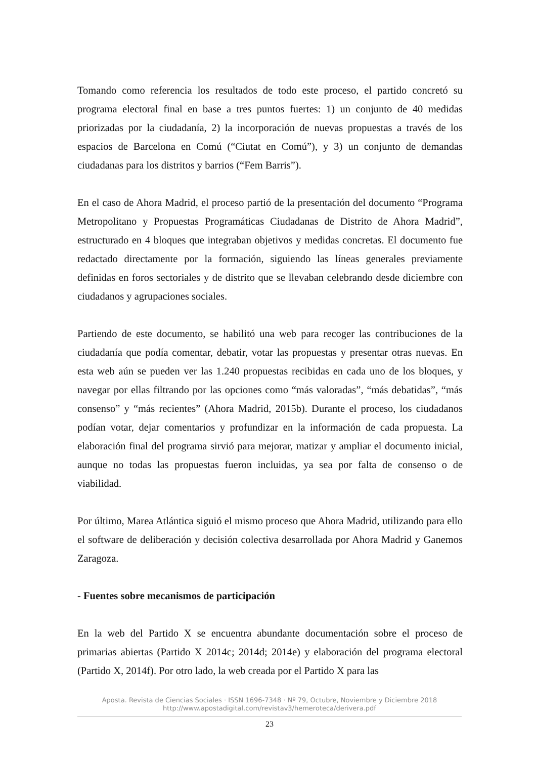Tomando como referencia los resultados de todo este proceso, el partido concretó su programa electoral final en base a tres puntos fuertes: 1) un conjunto de 40 medidas priorizadas por la ciudadanía, 2) la incorporación de nuevas propuestas a través de los espacios de Barcelona en Comú (“Ciutat en Comú”), y 3) un conjunto de demandas ciudadanas para los distritos y barrios (“Fem Barris”).
En el caso de Ahora Madrid, el proceso partió de la presentación del documento “Programa Metropolitano y Propuestas Programáticas Ciudadanas de Distrito de Ahora Madrid”, estructurado en 4 bloques que integraban objetivos y medidas concretas. El documento fue redactado directamente por la formación, siguiendo las líneas generales previamente definidas en foros sectoriales y de distrito que se llevaban celebrando desde diciembre con ciudadanos y agrupaciones sociales.
Partiendo de este documento, se habilitó una web para recoger las contribuciones de la ciudadanía que podía comentar, debatir, votar las propuestas y presentar otras nuevas. En esta web aún se pueden ver las 1.240 propuestas recibidas en cada uno de los bloques, y navegar por ellas filtrando por las opciones como “más valoradas”, “más debatidas”, “más consenso” y “más recientes” (Ahora Madrid, 2015b). Durante el proceso, los ciudadanos podían votar, dejar comentarios y profundizar en la información de cada propuesta. La elaboración final del programa sirvió para mejorar, matizar y ampliar el documento inicial, aunque no todas las propuestas fueron incluidas, ya sea por falta de consenso o de viabilidad.
Por último, Marea Atlántica siguió el mismo proceso que Ahora Madrid, utilizando para ello el software de deliberación y decisión colectiva desarrollada por Ahora Madrid y Ganemos Zaragoza.
- Fuentes sobre mecanismos de participación
En la web del Partido X se encuentra abundante documentación sobre el proceso de primarias abiertas (Partido X 2014c; 2014d; 2014e) y elaboración del programa electoral (Partido X, 2014f). Por otro lado, la web creada por el Partido X para las
Aposta. Revista de Ciencias Sociales · ISSN 1696-7348 · Nº 79, Octubre, Noviembre y Diciembre 2018
http://www.apostadigital.com/revistav3/hemeroteca/derivera.pdf
23